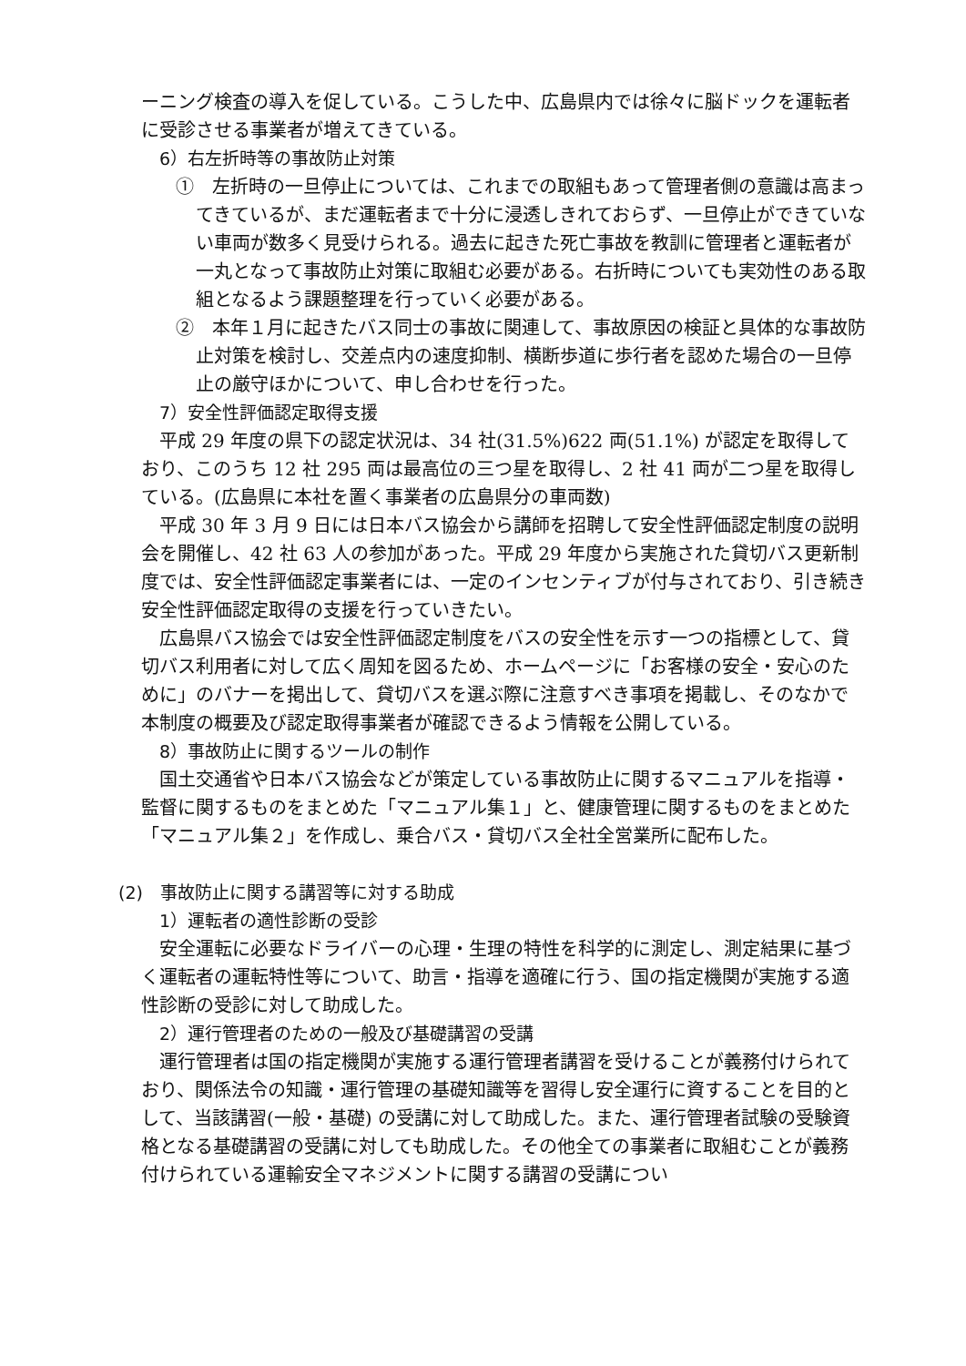ーニング検査の導入を促している。こうした中、広島県内では徐々に脳ドックを運転者に受診させる事業者が増えてきている。
6）右左折時等の事故防止対策
①　左折時の一旦停止については、これまでの取組もあって管理者側の意識は高まってきているが、まだ運転者まで十分に浸透しきれておらず、一旦停止ができていない車両が数多く見受けられる。過去に起きた死亡事故を教訓に管理者と運転者が一丸となって事故防止対策に取組む必要がある。右折時についても実効性のある取組となるよう課題整理を行っていく必要がある。
②　本年１月に起きたバス同士の事故に関連して、事故原因の検証と具体的な事故防止対策を検討し、交差点内の速度抑制、横断歩道に歩行者を認めた場合の一旦停止の厳守ほかについて、申し合わせを行った。
7）安全性評価認定取得支援
平成 29 年度の県下の認定状況は、34 社(31.5%)622 両(51.1%) が認定を取得しており、このうち 12 社 295 両は最高位の三つ星を取得し、2 社 41 両が二つ星を取得している。(広島県に本社を置く事業者の広島県分の車両数)
平成 30 年 3 月 9 日には日本バス協会から講師を招聘して安全性評価認定制度の説明会を開催し、42 社 63 人の参加があった。平成 29 年度から実施された貸切バス更新制度では、安全性評価認定事業者には、一定のインセンティブが付与されており、引き続き安全性評価認定取得の支援を行っていきたい。
広島県バス協会では安全性評価認定制度をバスの安全性を示す一つの指標として、貸切バス利用者に対して広く周知を図るため、ホームページに「お客様の安全・安心のために」のバナーを掲出して、貸切バスを選ぶ際に注意すべき事項を掲載し、そのなかで本制度の概要及び認定取得事業者が確認できるよう情報を公開している。
8）事故防止に関するツールの制作
国土交通省や日本バス協会などが策定している事故防止に関するマニュアルを指導・監督に関するものをまとめた「マニュアル集１」と、健康管理に関するものをまとめた「マニュアル集２」を作成し、乗合バス・貸切バス全社全営業所に配布した。
(2)　事故防止に関する講習等に対する助成
1）運転者の適性診断の受診
安全運転に必要なドライバーの心理・生理の特性を科学的に測定し、測定結果に基づく運転者の運転特性等について、助言・指導を適確に行う、国の指定機関が実施する適性診断の受診に対して助成した。
2）運行管理者のための一般及び基礎講習の受講
運行管理者は国の指定機関が実施する運行管理者講習を受けることが義務付けられており、関係法令の知識・運行管理の基礎知識等を習得し安全運行に資することを目的として、当該講習(一般・基礎) の受講に対して助成した。また、運行管理者試験の受験資格となる基礎講習の受講に対しても助成した。その他全ての事業者に取組むことが義務付けられている運輸安全マネジメントに関する講習の受講につい